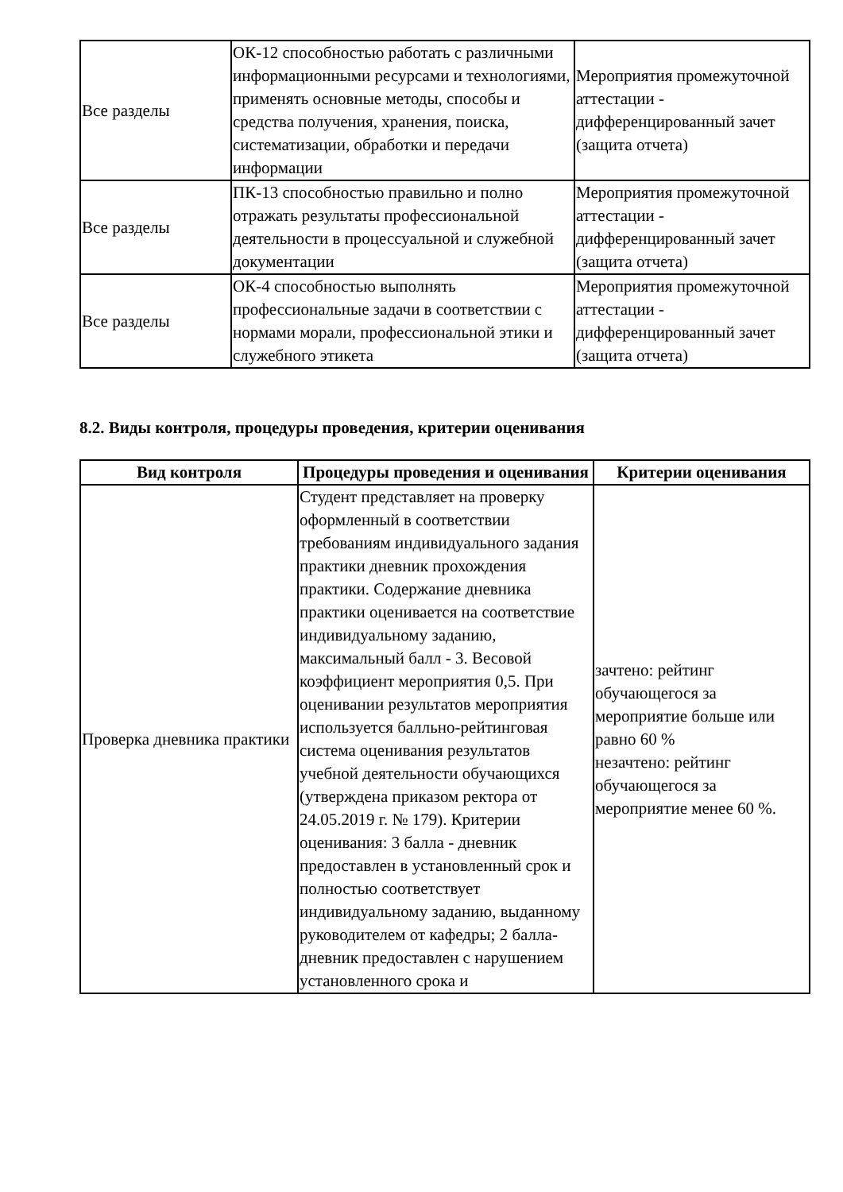| Все разделы | ОК-12 способностью работать с различными информационными ресурсами и технологиями, применять основные методы, способы и средства получения, хранения, поиска, систематизации, обработки и передачи информации | Мероприятия промежуточной аттестации - дифференцированный зачет (защита отчета) |
| Все разделы | ПК-13 способностью правильно и полно отражать результаты профессиональной деятельности в процессуальной и служебной документации | Мероприятия промежуточной аттестации - дифференцированный зачет (защита отчета) |
| Все разделы | ОК-4 способностью выполнять профессиональные задачи в соответствии с нормами морали, профессиональной этики и служебного этикета | Мероприятия промежуточной аттестации - дифференцированный зачет (защита отчета) |
8.2. Виды контроля, процедуры проведения, критерии оценивания
| Вид контроля | Процедуры проведения и оценивания | Критерии оценивания |
| --- | --- | --- |
| Проверка дневника практики | Студент представляет на проверку оформленный в соответствии требованиям индивидуального задания практики дневник прохождения практики. Содержание дневника практики оценивается на соответствие индивидуальному заданию, максимальный балл - 3. Весовой коэффициент мероприятия 0,5. При оценивании результатов мероприятия используется балльно-рейтинговая система оценивания результатов учебной деятельности обучающихся (утверждена приказом ректора от 24.05.2019 г. № 179). Критерии оценивания: 3 балла - дневник предоставлен в установленный срок и полностью соответствует индивидуальному заданию, выданному руководителем от кафедры; 2 балла- дневник предоставлен с нарушением установленного срока и | зачтено: рейтинг обучающегося за мероприятие больше или равно 60 % незачтено: рейтинг обучающегося за мероприятие менее 60 %. |